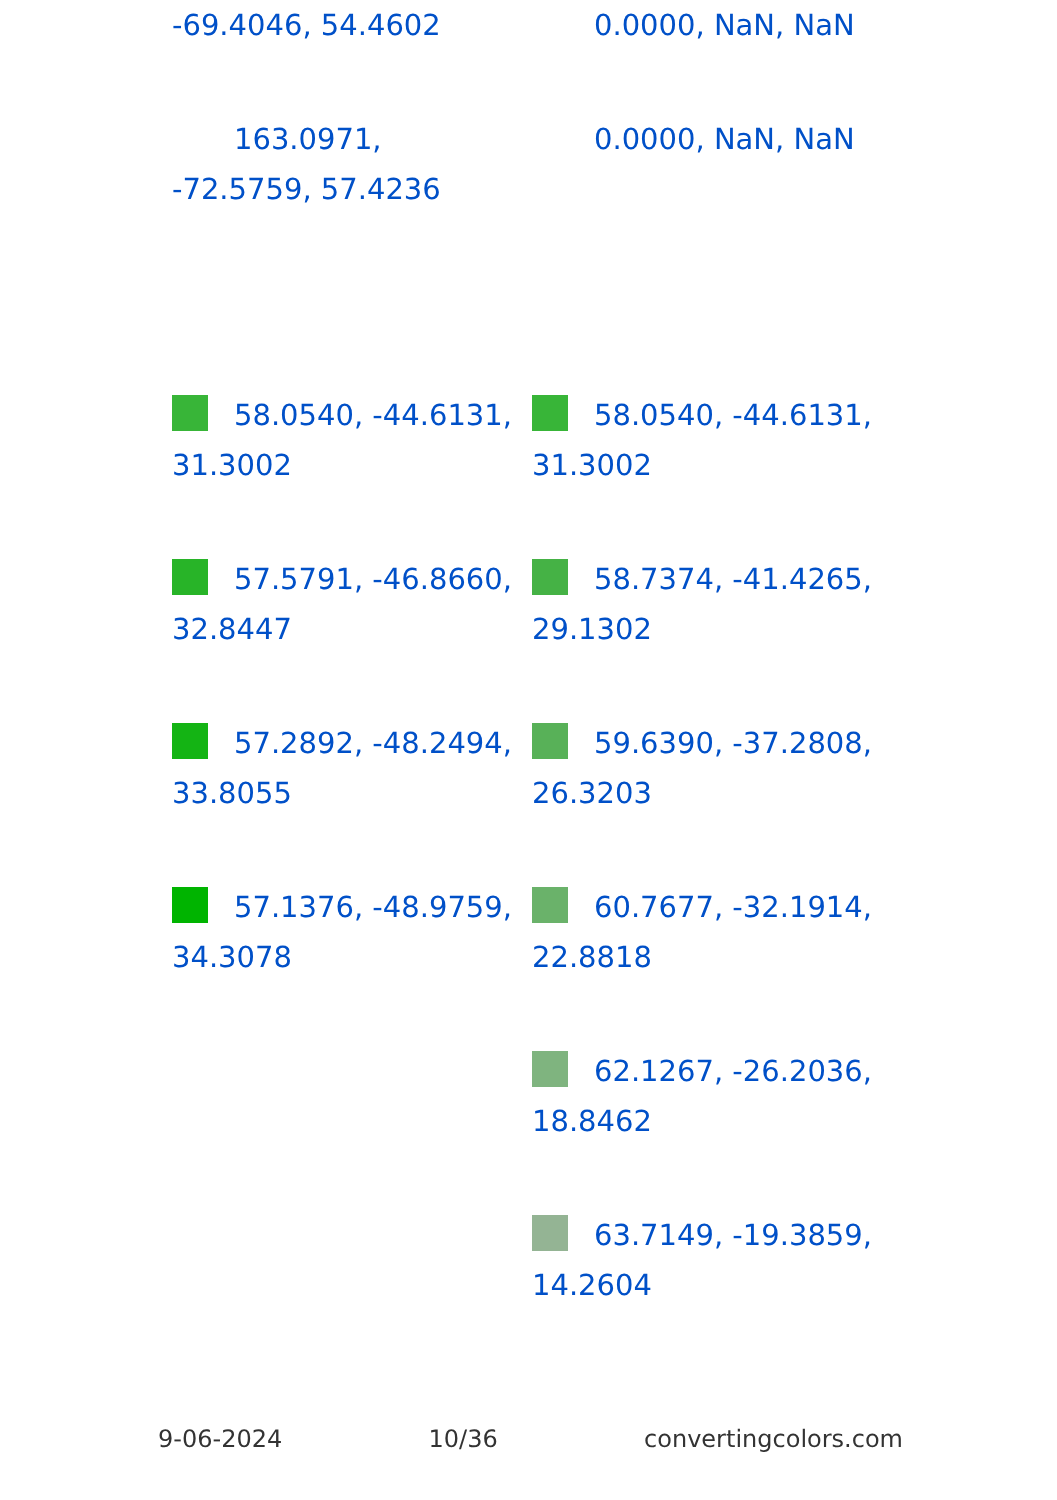-69.4046, 54.4602
163.0971,
-72.5759, 57.4236
58.0540, -44.6131, 31.3002
57.5791, -46.8660, 32.8447
57.2892, -48.2494, 33.8055
57.1376, -48.9759, 34.3078
0.0000, NaN, NaN
0.0000, NaN, NaN
58.0540, -44.6131, 31.3002
58.7374, -41.4265, 29.1302
59.6390, -37.2808, 26.3203
60.7677, -32.1914, 22.8818
62.1267, -26.2036, 18.8462
63.7149, -19.3859, 14.2604
9-06-2024 10/36 convertingcolors.com